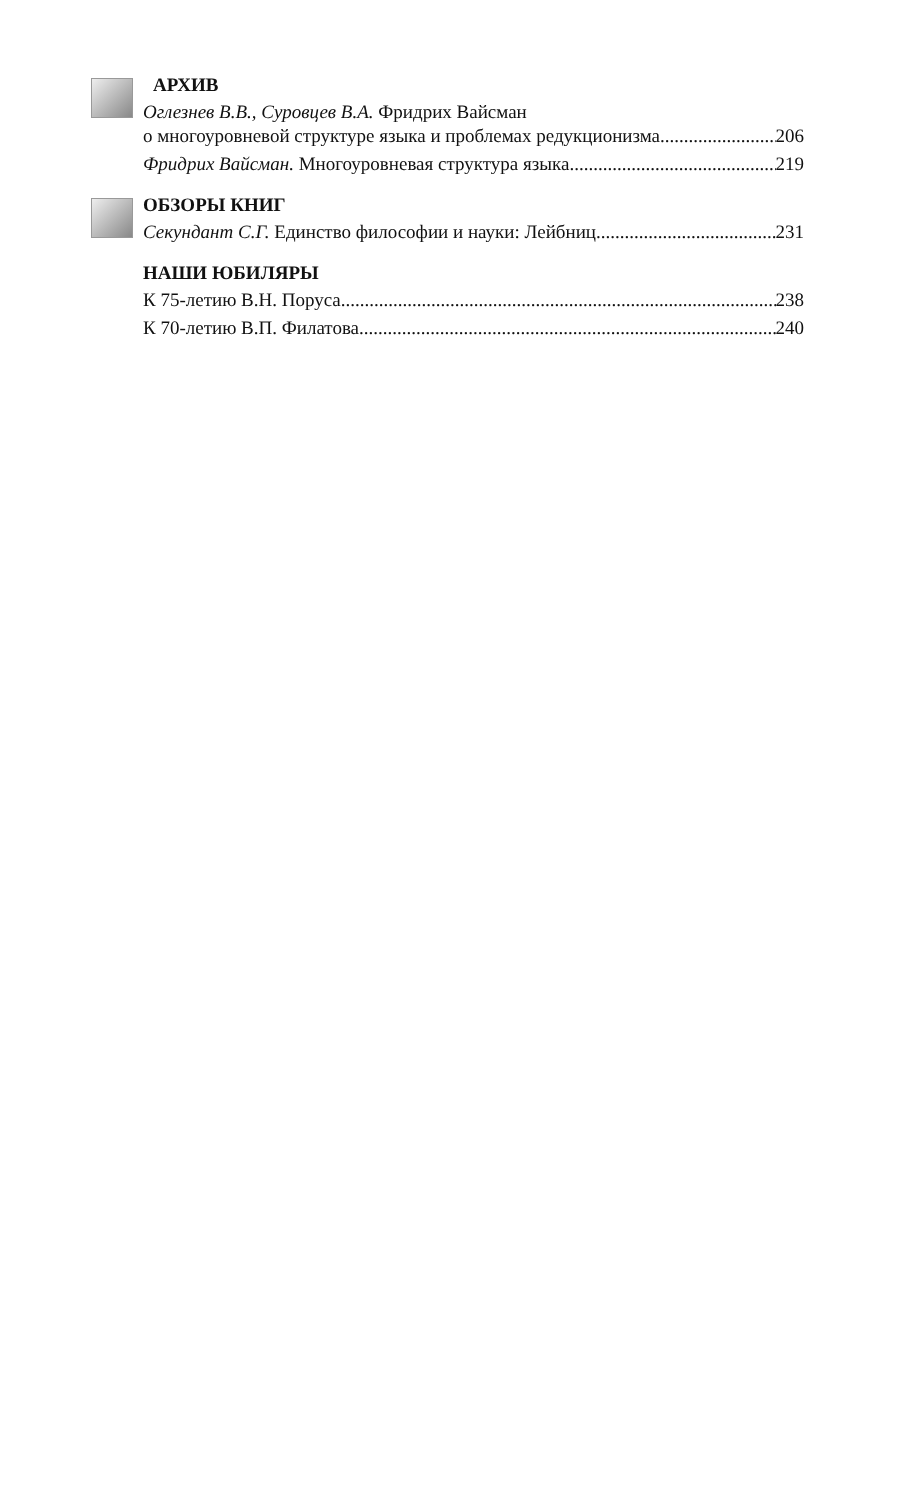АРХИВ
Оглезнев В.В., Суровцев В.А. Фридрих Вайсман
о многоуровневой структуре языка и проблемах редукционизма 206
Фридрих Вайсман. Многоуровневая структура языка 219
ОБЗОРЫ КНИГ
Секундант С.Г. Единство философии и науки: Лейбниц 231
НАШИ ЮБИЛЯРЫ
К 75-летию В.Н. Поруса 238
К 70-летию В.П. Филатова 240